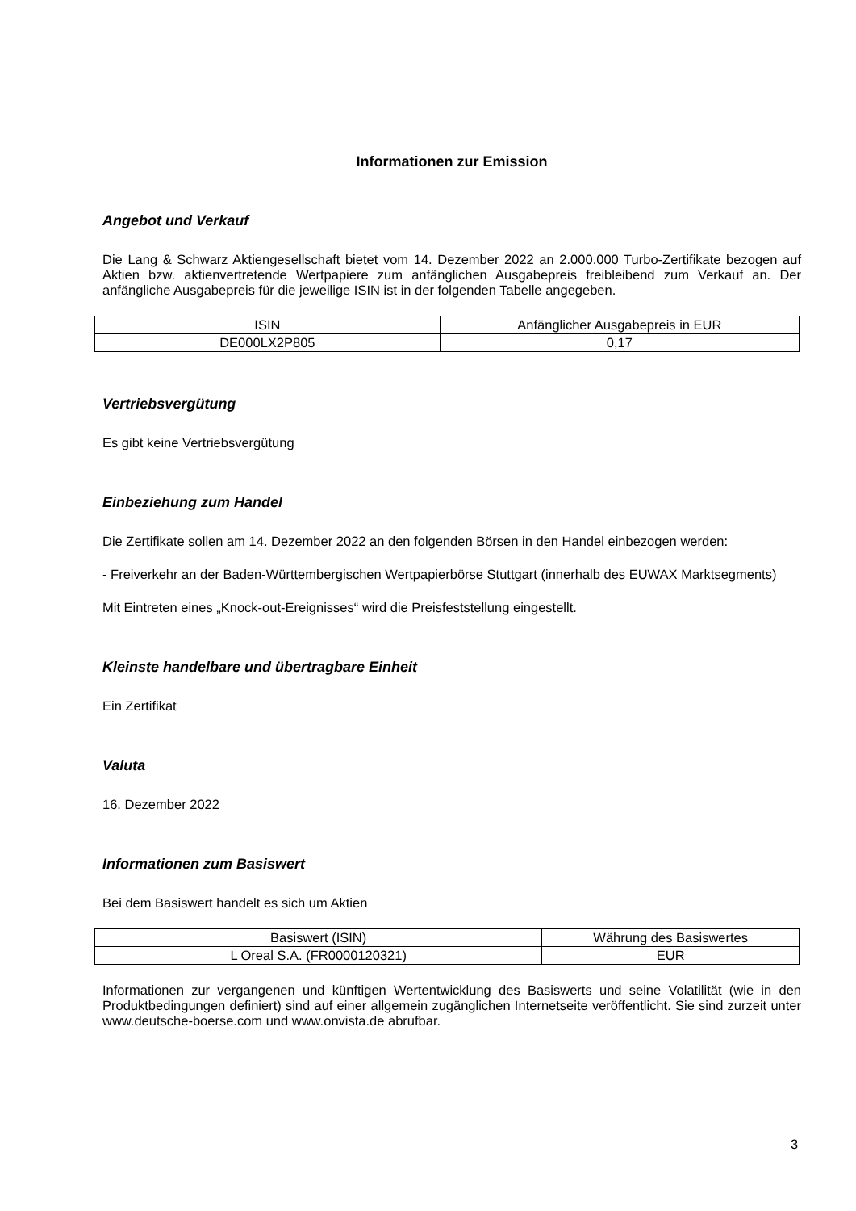Informationen zur Emission
Angebot und Verkauf
Die Lang & Schwarz Aktiengesellschaft bietet vom 14. Dezember 2022 an 2.000.000 Turbo-Zertifikate bezogen auf Aktien bzw. aktienvertretende Wertpapiere zum anfänglichen Ausgabepreis freibleibend zum Verkauf an. Der anfängliche Ausgabepreis für die jeweilige ISIN ist in der folgenden Tabelle angegeben.
| ISIN | Anfänglicher Ausgabepreis in EUR |
| --- | --- |
| DE000LX2P805 | 0,17 |
Vertriebsvergütung
Es gibt keine Vertriebsvergütung
Einbeziehung zum Handel
Die Zertifikate sollen am 14. Dezember 2022 an den folgenden Börsen in den Handel einbezogen werden:
- Freiverkehr an der Baden-Württembergischen Wertpapierbörse Stuttgart (innerhalb des EUWAX Marktsegments)
Mit Eintreten eines „Knock-out-Ereignisses“ wird die Preisfeststellung eingestellt.
Kleinste handelbare und übertragbare Einheit
Ein Zertifikat
Valuta
16. Dezember 2022
Informationen zum Basiswert
Bei dem Basiswert handelt es sich um Aktien
| Basiswert (ISIN) | Währung des Basiswertes |
| --- | --- |
| L Oreal S.A. (FR0000120321) | EUR |
Informationen zur vergangenen und künftigen Wertentwicklung des Basiswerts und seine Volatilität (wie in den Produktbedingungen definiert) sind auf einer allgemein zugänglichen Internetseite veröffentlicht. Sie sind zurzeit unter www.deutsche-boerse.com und www.onvista.de abrufbar.
3